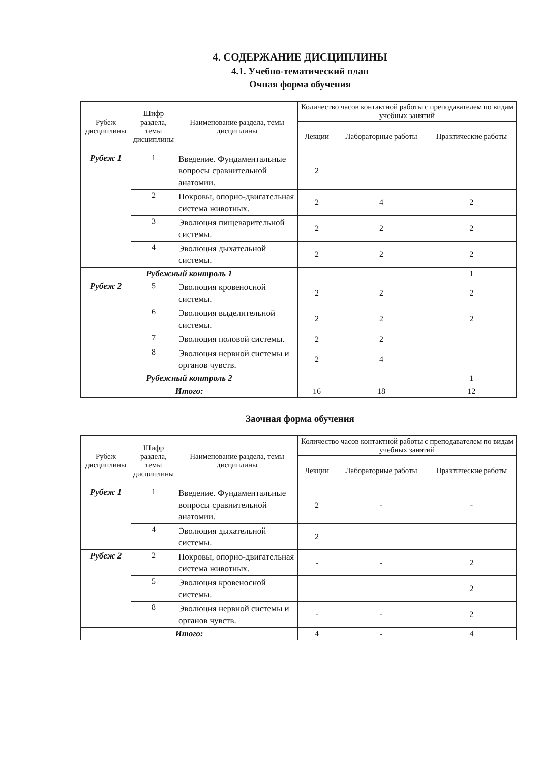4. СОДЕРЖАНИЕ ДИСЦИПЛИНЫ
4.1. Учебно-тематический план
Очная форма обучения
| Рубеж дисциплины | Шифр раздела, темы дисциплины | Наименование раздела, темы дисциплины | Количество часов контактной работы с преподавателем по видам учебных занятий | | |
| --- | --- | --- | --- | --- | --- |
| | | | Лекции | Лабораторные работы | Практические работы |
| Рубеж 1 | 1 | Введение. Фундаментальные вопросы сравнительной анатомии. | 2 | | |
| | 2 | Покровы, опорно-двигательная система животных. | 2 | 4 | 2 |
| | 3 | Эволюция пищеварительной системы. | 2 | 2 | 2 |
| | 4 | Эволюция дыхательной системы. | 2 | 2 | 2 |
| Рубежный контроль 1 | | | | | 1 |
| Рубеж 2 | 5 | Эволюция кровеносной системы. | 2 | 2 | 2 |
| | 6 | Эволюция выделительной системы. | 2 | 2 | 2 |
| | 7 | Эволюция половой системы. | 2 | 2 | |
| | 8 | Эволюция нервной системы и органов чувств. | 2 | 4 | |
| Рубежный контроль 2 | | | | | 1 |
| Итого: | | | 16 | 18 | 12 |
Заочная форма обучения
| Рубеж дисциплины | Шифр раздела, темы дисциплины | Наименование раздела, темы дисциплины | Количество часов контактной работы с преподавателем по видам учебных занятий | | |
| --- | --- | --- | --- | --- | --- |
| | | | Лекции | Лабораторные работы | Практические работы |
| Рубеж 1 | 1 | Введение. Фундаментальные вопросы сравнительной анатомии. | 2 | - | - |
| | 4 | Эволюция дыхательной системы. | 2 | | |
| Рубеж 2 | 2 | Покровы, опорно-двигательная система животных. | - | - | 2 |
| | 5 | Эволюция кровеносной системы. | | | 2 |
| | 8 | Эволюция нервной системы и органов чувств. | - | - | 2 |
| Итого: | | | 4 | - | 4 |